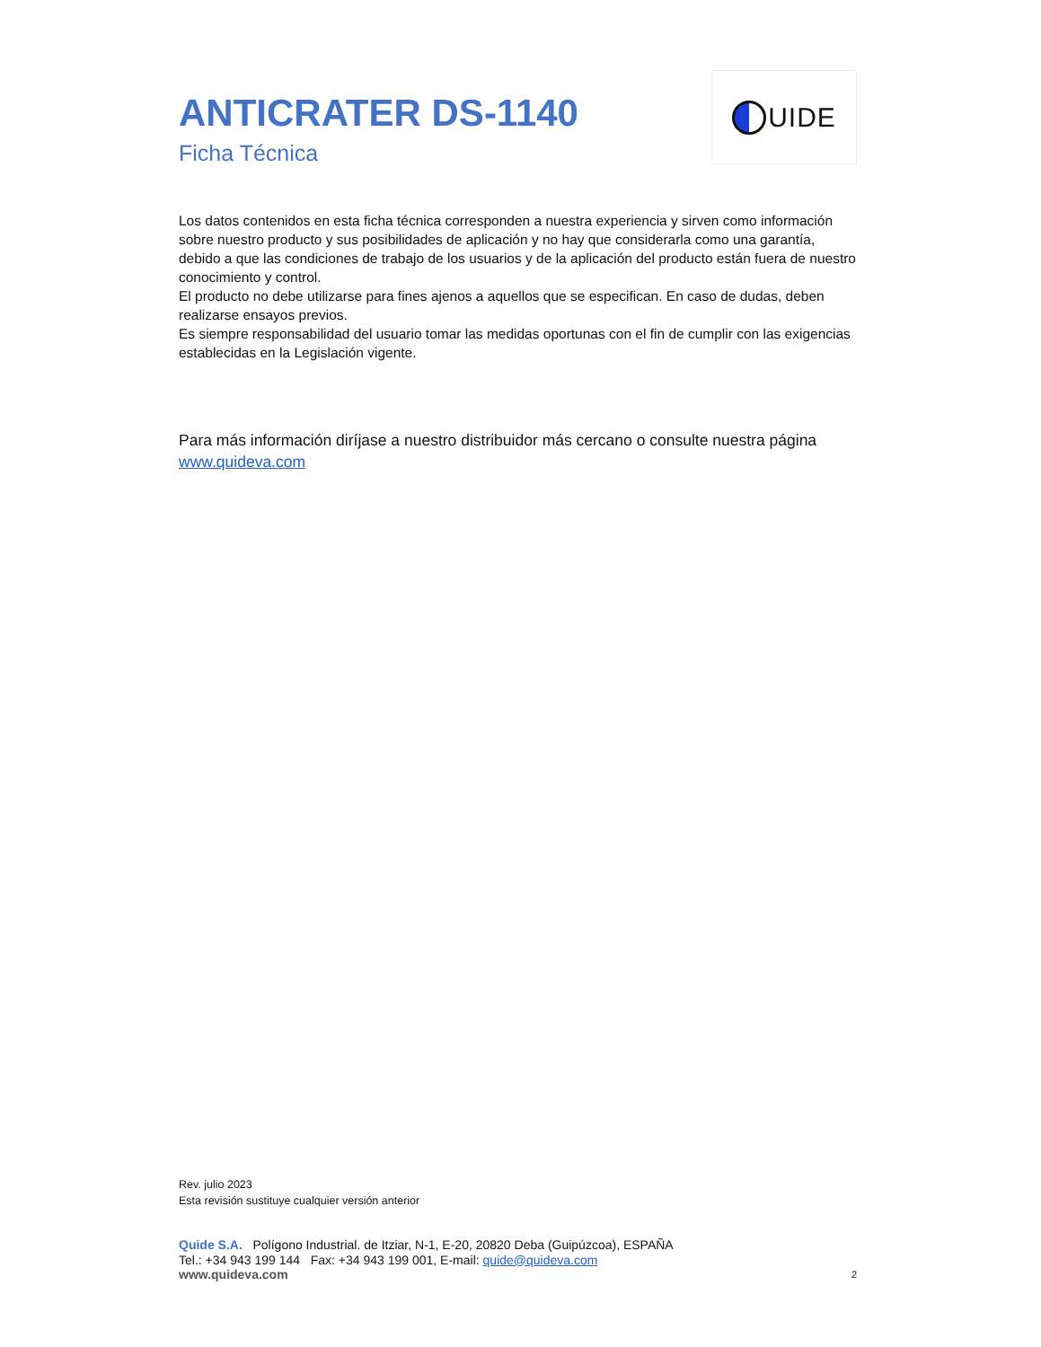ANTICRATER DS-1140
Ficha Técnica
UIDE
Los datos contenidos en esta ficha técnica corresponden a nuestra experiencia y sirven como información sobre nuestro producto y sus posibilidades de aplicación y no hay que considerarla como una garantía, debido a que las condiciones de trabajo de los usuarios y de la aplicación del producto están fuera de nuestro conocimiento y control.
El producto no debe utilizarse para fines ajenos a aquellos que se especifican. En caso de dudas, deben realizarse ensayos previos.
Es siempre responsabilidad del usuario tomar las medidas oportunas con el fin de cumplir con las exigencias establecidas en la Legislación vigente.
Para más información diríjase a nuestro distribuidor más cercano o consulte nuestra página www.quideva.com
Rev. julio 2023
Esta revisión sustituye cualquier versión anterior
Quide S.A. Polígono Industrial. de Itziar, N-1, E-20, 20820 Deba (Guipúzcoa), ESPAÑA
Tel.: +34 943 199 144 Fax: +34 943 199 001, E-mail: quide@quideva.com
www.quideva.com
2